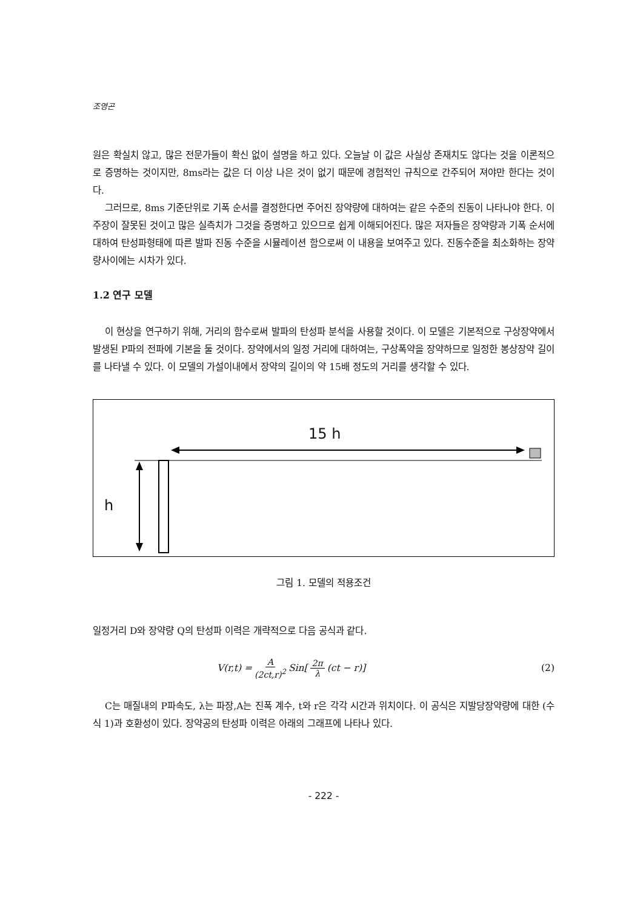조영곤
원은 확실치 않고, 많은 전문가들이 확신 없이 설명을 하고 있다. 오늘날 이 값은 사실상 존재치도 않다는 것을 이론적으로 증명하는 것이지만, 8ms라는 값은 더 이상 나은 것이 없기 때문에 경험적인 규칙으로 간주되어 져야만 한다는 것이다.
그러므로, 8ms 기준단위로 기폭 순서를 결정한다면 주어진 장약량에 대하여는 같은 수준의 진동이 나타나야 한다. 이 주장이 잘못된 것이고 많은 실측치가 그것을 증명하고 있으므로 쉽게 이해되어진다. 많은 저자들은 장약량과 기폭 순서에 대하여 탄성파형태에 따른 발파 진동 수준을 시뮬레이션 함으로써 이 내용을 보여주고 있다. 진동수준을 최소화하는 장약량사이에는 시차가 있다.
1.2 연구 모델
이 현상을 연구하기 위해, 거리의 함수로써 발파의 탄성파 분석을 사용할 것이다. 이 모델은 기본적으로 구상장약에서 발생된 P파의 전파에 기본을 둘 것이다. 장약에서의 일정 거리에 대하여는, 구상폭약을 장약하므로 일정한 봉상장약 길이를 나타낼 수 있다. 이 모델의 가설이내에서 장약의 길이의 약 15배 정도의 거리를 생각할 수 있다.
15 h
h
그림 1. 모델의 적용조건
일정거리 D와 장약량 Q의 탄성파 이력은 개략적으로 다음 공식과 같다.
V(r,t) = A (2ct,r)<sup>2</sup> Sin[2π λ (ct − r)]
(2)
C는 매질내의 P파속도, λ는 파장,A는 진폭 계수, t와 r은 각각 시간과 위치이다. 이 공식은 지발당장약량에 대한 (수식 1)과 호환성이 있다. 장약공의 탄성파 이력은 아래의 그래프에 나타나 있다.
- 222 -